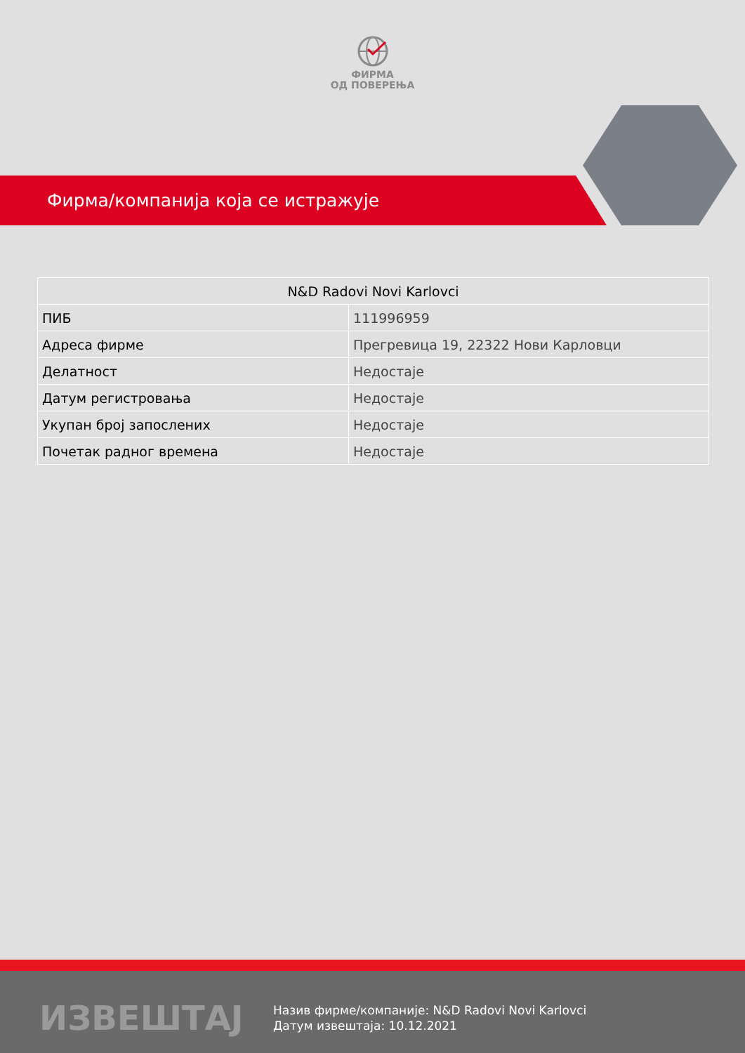ФИРМА
ОД ПОВЕРЕЊА
Фирма/компанија која се истражује
| N&D Radovi Novi Karlovci | |
| --- | --- |
| ПИБ | 111996959 |
| Адреса фирме | Прегревица 19, 22322 Нови Карловци |
| Делатност | Недостаје |
| Датум регистровања | Недостаје |
| Укупан број запослених | Недостаје |
| Почетак радног времена | Недостаје |
ИЗВЕШТАЈ
Назив фирме/компаније: N&D Radovi Novi Karlovci
Датум извештаја: 10.12.2021